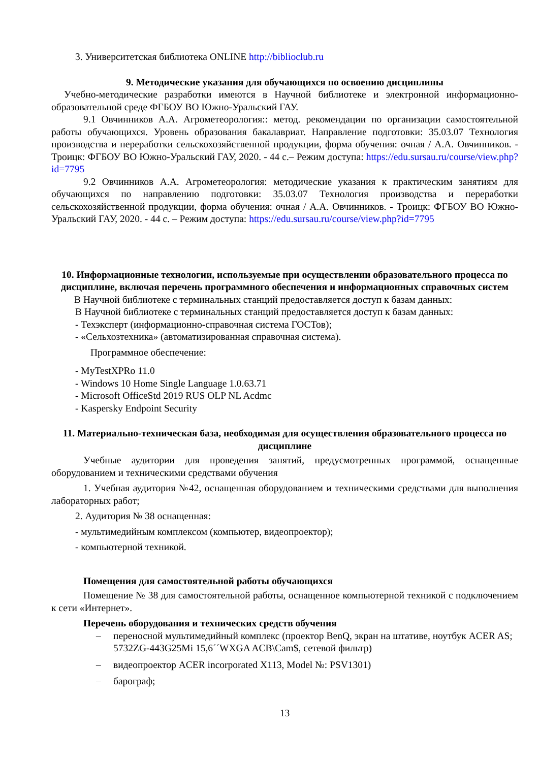3. Университетская библиотека ONLINE http://biblioclub.ru
9. Методические указания для обучающихся по освоению дисциплины
Учебно-методические разработки имеются в Научной библиотеке и электронной информационно-образовательной среде ФГБОУ ВО Южно-Уральский ГАУ.
9.1 Овчинников А.А. Агрометеорология:: метод. рекомендации по организации самостоятельной работы обучающихся. Уровень образования бакалавриат. Направление подготовки: 35.03.07 Технология производства и переработки сельскохозяйственной продукции, форма обучения: очная / А.А. Овчинников. - Троицк: ФГБОУ ВО Южно-Уральский ГАУ, 2020. - 44 с.– Режим доступа: https://edu.sursau.ru/course/view.php?id=7795
9.2 Овчинников А.А. Агрометеорология: методические указания к практическим занятиям для обучающихся по направлению подготовки: 35.03.07 Технология производства и переработки сельскохозяйственной продукции, форма обучения: очная / А.А. Овчинников. - Троицк: ФГБОУ ВО Южно-Уральский ГАУ, 2020. - 44 с. – Режим доступа: https://edu.sursau.ru/course/view.php?id=7795
10. Информационные технологии, используемые при осуществлении образовательного процесса по дисциплине, включая перечень программного обеспечения и информационных справочных систем
В Научной библиотеке с терминальных станций предоставляется доступ к базам данных:
В Научной библиотеке с терминальных станций предоставляется доступ к базам данных:
- Техэксперт (информационно-справочная система ГОСТов);
- «Сельхозтехника» (автоматизированная справочная система).
Программное обеспечение:
- MyTestXPRo 11.0
- Windows 10 Home Single Language 1.0.63.71
- Microsoft OfficeStd 2019 RUS OLP NL Acdmc
- Kaspersky Endpoint Security
11. Материально-техническая база, необходимая для осуществления образовательного процесса по дисциплине
Учебные аудитории для проведения занятий, предусмотренных программой, оснащенные оборудованием и техническими средствами обучения
1. Учебная аудитория №42, оснащенная оборудованием и техническими средствами для выполнения лабораторных работ;
2. Аудитория № 38 оснащенная:
- мультимедийным комплексом (компьютер, видеопроектор);
- компьютерной техникой.
Помещения для самостоятельной работы обучающихся
Помещение № 38 для самостоятельной работы, оснащенное компьютерной техникой с подключением к сети «Интернет».
Перечень оборудования и технических средств обучения
– переносной мультимедийный комплекс (проектор BenQ, экран на штативе, ноутбук ACER AS; 5732ZG-443G25Mi 15,6´´WXGA ACB\Cam$, сетевой фильтр)
– видеопроектор ACER incorporated X113, Model №: PSV1301)
– барограф;
13